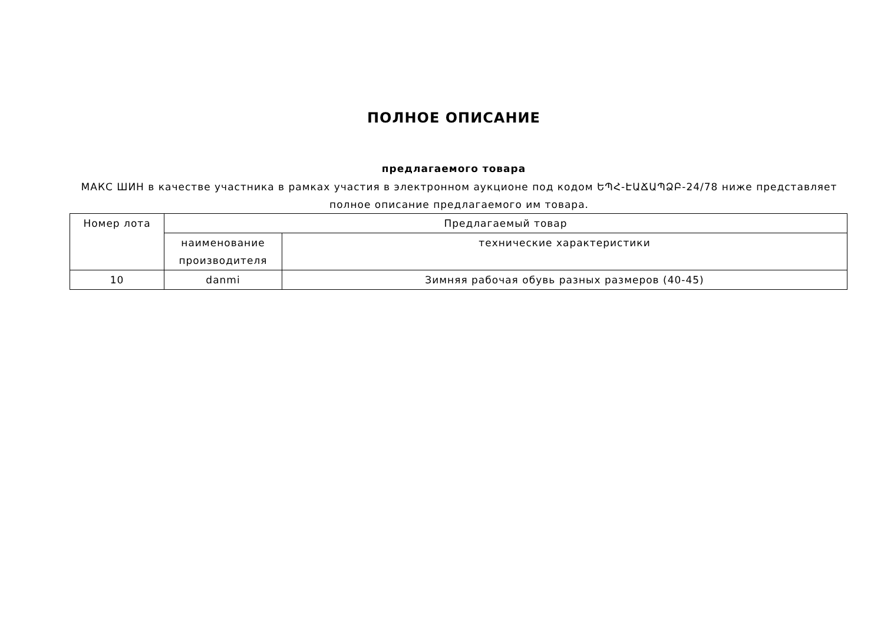ПОЛНОЕ ОПИСАНИЕ
предлагаемого товара
МАКС ШИН в качестве участника в рамках участия в электронном аукционе под кодом ԵՊՀ-ԷԱՃԱՊՁԲ-24/78 ниже представляет полное описание предлагаемого им товара.
| Номер лота | Предлагаемый товар | |
| --- | --- | --- |
| | наименование производителя | технические характеристики |
| 10 | danmi | Зимняя рабочая обувь разных размеров (40-45) |